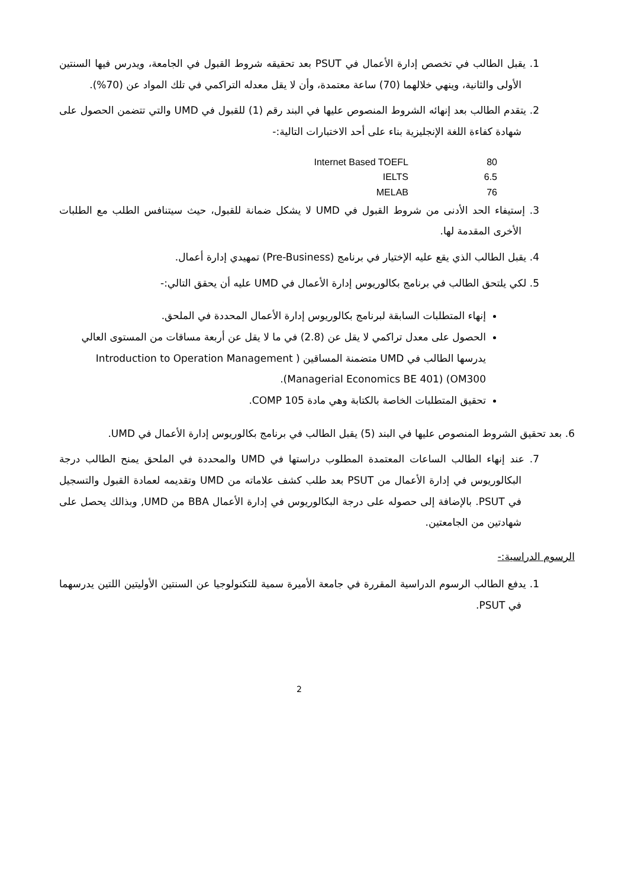1. يقبل الطالب في تخصص إدارة الأعمال في PSUT بعد تحقيقه شروط القبول في الجامعة، ويدرس فيها السنتين الأولى والثانية، وينهي خلالهما (70) ساعة معتمدة، وأن لا يقل معدله التراكمي في تلك المواد عن (70%).
2. يتقدم الطالب بعد إنهائه الشروط المنصوص عليها في البند رقم (1) للقبول في UMD والتي تتضمن الحصول على شهادة كفاءة اللغة الإنجليزية بناء على أحد الاختبارات التالية:-
Internet Based TOEFL 80
IELTS 6.5
MELAB 76
3. إستيفاء الحد الأدنى من شروط القبول في UMD لا يشكل ضمانة للقبول، حيث سيتنافس الطلب مع الطلبات الأخرى المقدمة لها.
4. يقبل الطالب الذي يقع عليه الإختيار في برنامج (Pre-Business) تمهيدي إدارة أعمال.
5. لكي يلتحق الطالب في برنامج بكالوريوس إدارة الأعمال في UMD عليه أن يحقق التالي:-
إنهاء المتطلبات السابقة لبرنامج بكالوريوس إدارة الأعمال المحددة في الملحق.
الحصول على معدل تراكمي لا يقل عن (2.8) في ما لا يقل عن أربعة مساقات من المستوى العالي يدرسها الطالب في UMD متضمنة المساقين ( Introduction to Operation Management OM300) (Managerial Economics BE 401).
تحقيق المتطلبات الخاصة بالكتابة وهي مادة COMP 105.
6. بعد تحقيق الشروط المنصوص عليها في البند (5) يقبل الطالب في برنامج بكالوريوس إدارة الأعمال في UMD.
7. عند إنهاء الطالب الساعات المعتمدة المطلوب دراستها في UMD والمحددة في الملحق يمنح الطالب درجة البكالوريوس في إدارة الأعمال من PSUT بعد طلب كشف علاماته من UMD وتقديمه لعمادة القبول والتسجيل في PSUT. بالإضافة إلى حصوله على درجة البكالوريوس في إدارة الأعمال BBA من UMD, وبذالك يحصل على شهادتين من الجامعتين.
الرسوم الدراسية:-
1. يدفع الطالب الرسوم الدراسية المقررة في جامعة الأميرة سمية للتكنولوجيا عن السنتين الأوليتين اللتين يدرسهما في PSUT.
2